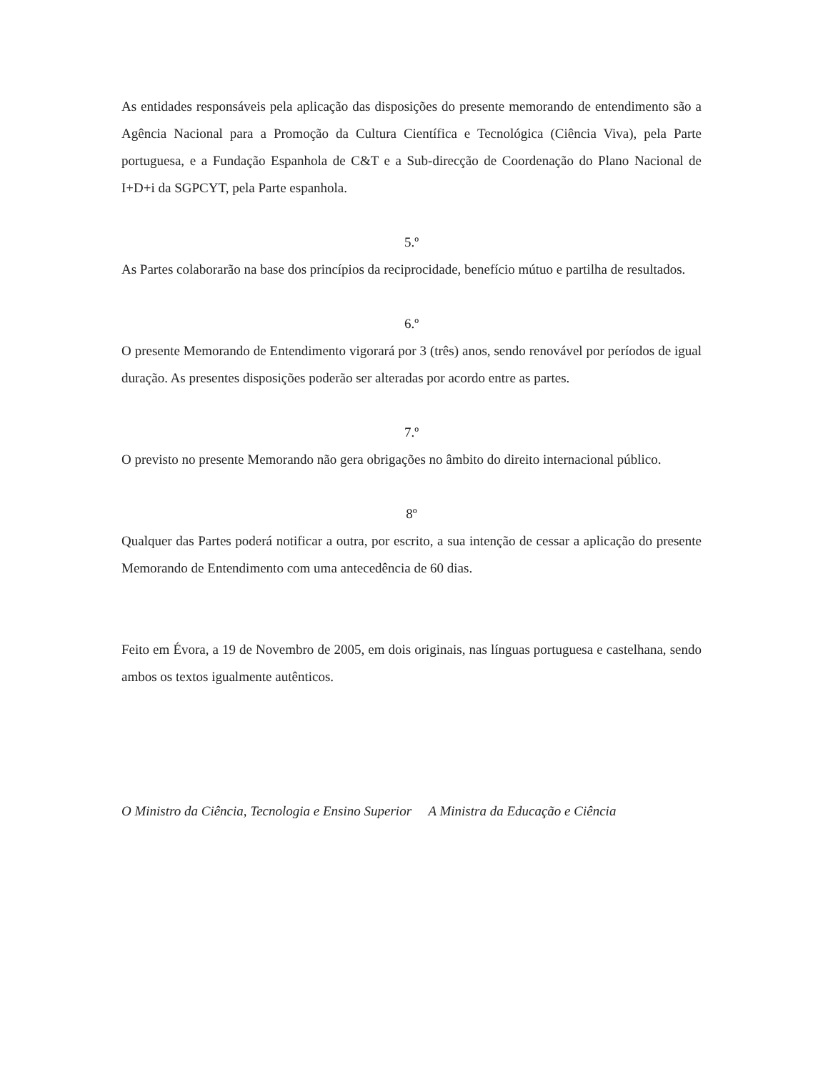As entidades responsáveis pela aplicação das disposições do presente memorando de entendimento são a Agência Nacional para a Promoção da Cultura Científica e Tecnológica (Ciência Viva), pela Parte portuguesa, e a Fundação Espanhola de C&T e a Sub-direcção de Coordenação do Plano Nacional de I+D+i da SGPCYT, pela Parte espanhola.
5.º
As Partes colaborarão na base dos princípios da reciprocidade, benefício mútuo e partilha de resultados.
6.º
O presente Memorando de Entendimento vigorará por 3 (três) anos, sendo renovável por períodos de igual duração. As presentes disposições poderão ser alteradas por acordo entre as partes.
7.º
O previsto no presente Memorando não gera obrigações no âmbito do direito internacional público.
8º
Qualquer das Partes poderá notificar a outra, por escrito, a sua intenção de cessar a aplicação do presente Memorando de Entendimento com uma antecedência de 60 dias.
Feito em Évora, a 19 de Novembro de 2005, em dois originais, nas línguas portuguesa e castelhana, sendo ambos os textos igualmente autênticos.
O Ministro da Ciência, Tecnologia e Ensino Superior A Ministra da Educação e Ciência